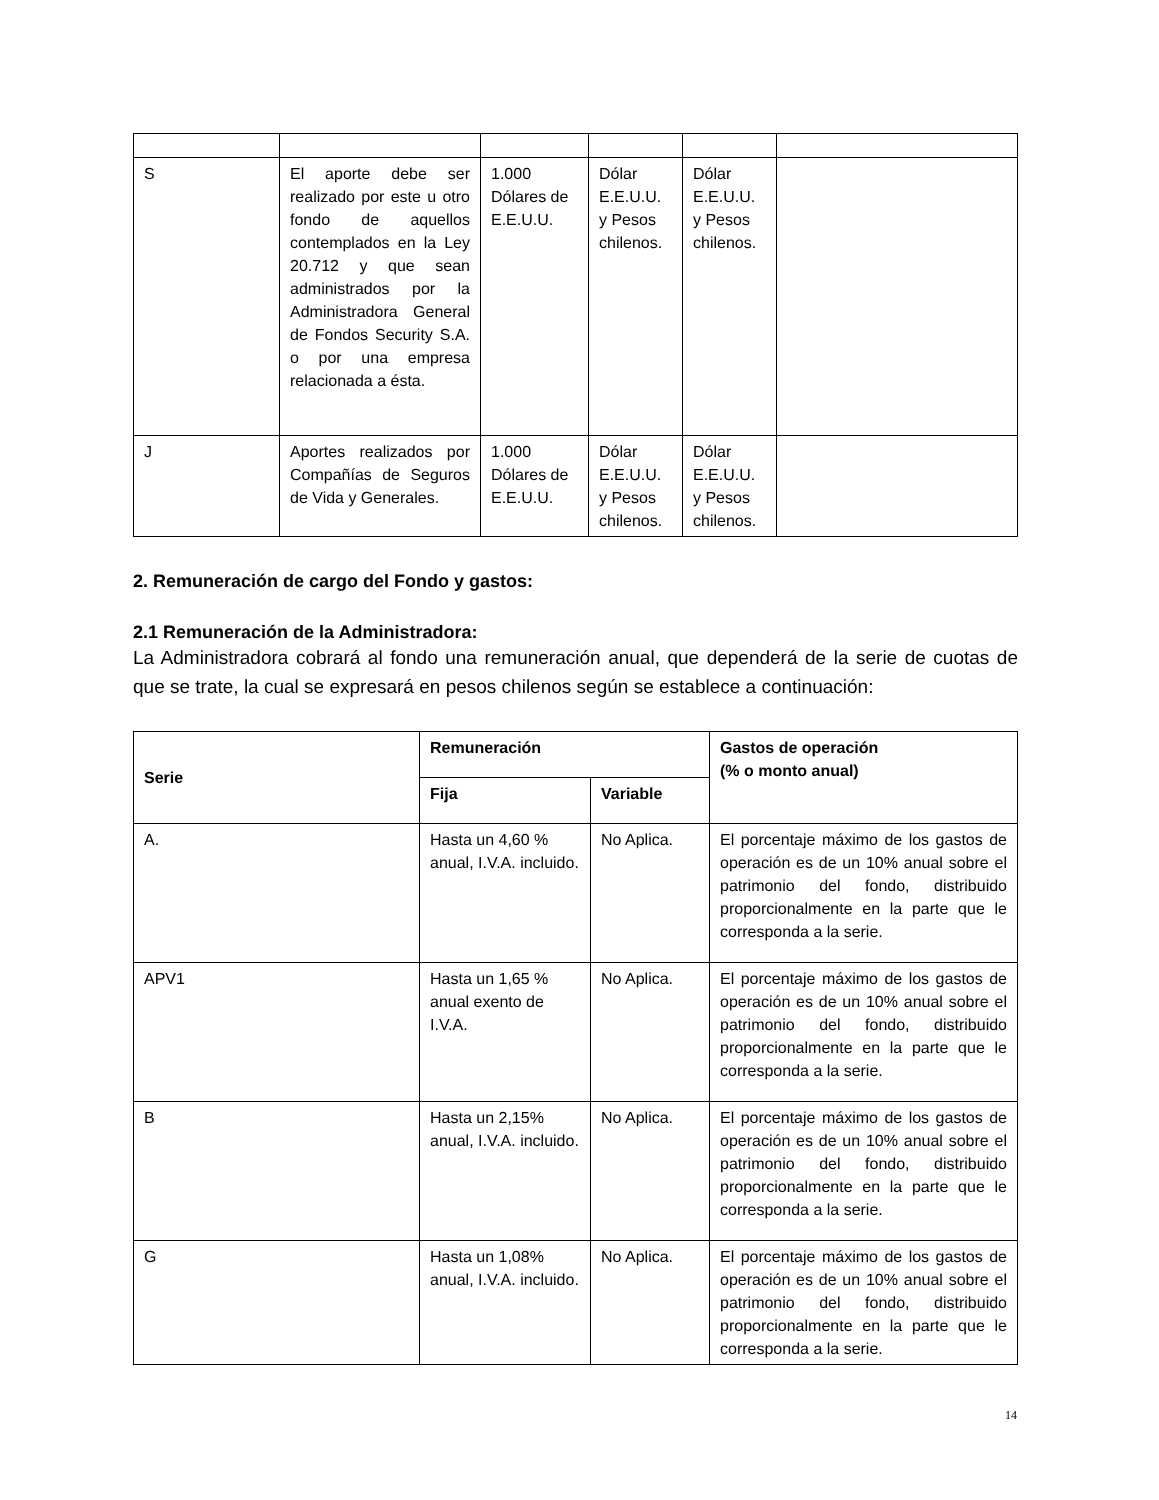| S | El aporte debe ser realizado por este u otro fondo de aquellos contemplados en la Ley 20.712 y que sean administrados por la Administradora General de Fondos Security S.A. o por una empresa relacionada a ésta. | 1.000 Dólares de E.E.U.U. | Dólar E.E.U.U. y Pesos chilenos. | Dólar E.E.U.U. y Pesos chilenos. | |
| J | Aportes realizados por Compañías de Seguros de Vida y Generales. | 1.000 Dólares de E.E.U.U. | Dólar E.E.U.U. y Pesos chilenos. | Dólar E.E.U.U. y Pesos chilenos. | |
2. Remuneración de cargo del Fondo y gastos:
2.1 Remuneración de la Administradora:
La Administradora cobrará al fondo una remuneración anual, que dependerá de la serie de cuotas de que se trate, la cual se expresará en pesos chilenos según se establece a continuación:
| Serie | Remuneración | | Gastos de operación (% o monto anual) |
| --- | --- | --- | --- |
| | Fija | Variable | |
| A. | Hasta un 4,60 % anual, I.V.A. incluido. | No Aplica. | El porcentaje máximo de los gastos de operación es de un 10% anual sobre el patrimonio del fondo, distribuido proporcionalmente en la parte que le corresponda a la serie. |
| APV1 | Hasta un 1,65 % anual exento de I.V.A. | No Aplica. | El porcentaje máximo de los gastos de operación es de un 10% anual sobre el patrimonio del fondo, distribuido proporcionalmente en la parte que le corresponda a la serie. |
| B | Hasta un 2,15% anual, I.V.A. incluido. | No Aplica. | El porcentaje máximo de los gastos de operación es de un 10% anual sobre el patrimonio del fondo, distribuido proporcionalmente en la parte que le corresponda a la serie. |
| G | Hasta un 1,08% anual, I.V.A. incluido. | No Aplica. | El porcentaje máximo de los gastos de operación es de un 10% anual sobre el patrimonio del fondo, distribuido proporcionalmente en la parte que le corresponda a la serie. |
14